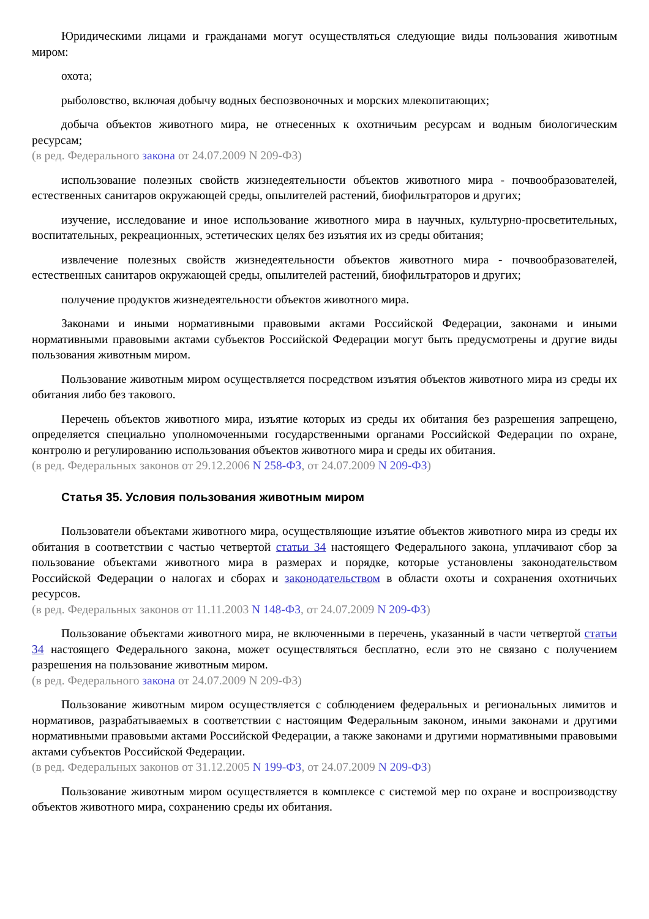Юридическими лицами и гражданами могут осуществляться следующие виды пользования животным миром:
охота;
рыболовство, включая добычу водных беспозвоночных и морских млекопитающих;
добыча объектов животного мира, не отнесенных к охотничьим ресурсам и водным биологическим ресурсам;
(в ред. Федерального закона от 24.07.2009 N 209-ФЗ)
использование полезных свойств жизнедеятельности объектов животного мира - почвообразователей, естественных санитаров окружающей среды, опылителей растений, биофильтраторов и других;
изучение, исследование и иное использование животного мира в научных, культурно-просветительных, воспитательных, рекреационных, эстетических целях без изъятия их из среды обитания;
извлечение полезных свойств жизнедеятельности объектов животного мира - почвообразователей, естественных санитаров окружающей среды, опылителей растений, биофильтраторов и других;
получение продуктов жизнедеятельности объектов животного мира.
Законами и иными нормативными правовыми актами Российской Федерации, законами и иными нормативными правовыми актами субъектов Российской Федерации могут быть предусмотрены и другие виды пользования животным миром.
Пользование животным миром осуществляется посредством изъятия объектов животного мира из среды их обитания либо без такового.
Перечень объектов животного мира, изъятие которых из среды их обитания без разрешения запрещено, определяется специально уполномоченными государственными органами Российской Федерации по охране, контролю и регулированию использования объектов животного мира и среды их обитания.
(в ред. Федеральных законов от 29.12.2006 N 258-ФЗ, от 24.07.2009 N 209-ФЗ)
Статья 35. Условия пользования животным миром
Пользователи объектами животного мира, осуществляющие изъятие объектов животного мира из среды их обитания в соответствии с частью четвертой статьи 34 настоящего Федерального закона, уплачивают сбор за пользование объектами животного мира в размерах и порядке, которые установлены законодательством Российской Федерации о налогах и сборах и законодательством в области охоты и сохранения охотничьих ресурсов.
(в ред. Федеральных законов от 11.11.2003 N 148-ФЗ, от 24.07.2009 N 209-ФЗ)
Пользование объектами животного мира, не включенными в перечень, указанный в части четвертой статьи 34 настоящего Федерального закона, может осуществляться бесплатно, если это не связано с получением разрешения на пользование животным миром.
(в ред. Федерального закона от 24.07.2009 N 209-ФЗ)
Пользование животным миром осуществляется с соблюдением федеральных и региональных лимитов и нормативов, разрабатываемых в соответствии с настоящим Федеральным законом, иными законами и другими нормативными правовыми актами Российской Федерации, а также законами и другими нормативными правовыми актами субъектов Российской Федерации.
(в ред. Федеральных законов от 31.12.2005 N 199-ФЗ, от 24.07.2009 N 209-ФЗ)
Пользование животным миром осуществляется в комплексе с системой мер по охране и воспроизводству объектов животного мира, сохранению среды их обитания.